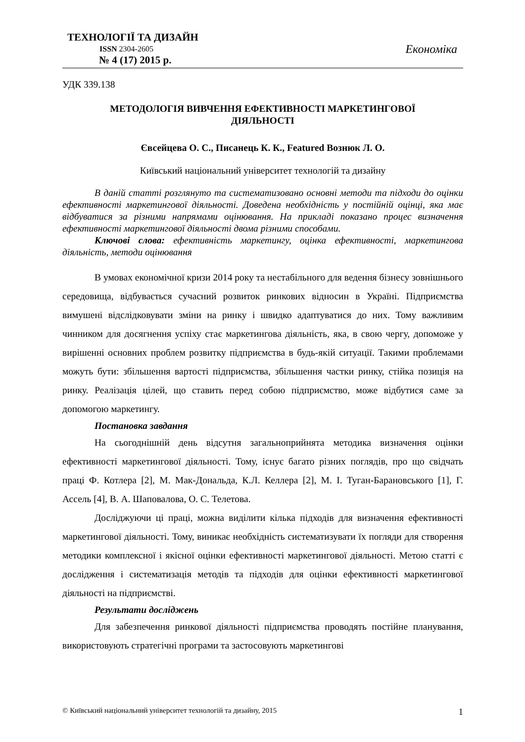ТЕХНОЛОГІЇ ТА ДИЗАЙН
ISSN 2304-2605
№ 4 (17) 2015 р.
Економіка
УДК 339.138
МЕТОДОЛОГІЯ ВИВЧЕННЯ ЕФЕКТИВНОСТІ МАРКЕТИНГОВОЇ
ДІЯЛЬНОСТІ
Євсейцева О. С., Писанець К. К., Featured Вознюк Л. О.
Київський національний університет технологій та дизайну
В даній статті розглянуто та систематизовано основні методи та підходи до оцінки ефективності маркетингової діяльності. Доведена необхідність у постійній оцінці, яка має відбуватися за різними напрямами оцінювання. На прикладі показано процес визначення ефективності маркетингової діяльності двома різними способами.
Ключові слова: ефективність маркетингу, оцінка ефективності, маркетингова діяльність, методи оцінювання
В умовах економічної кризи 2014 року та нестабільного для ведення бізнесу зовнішнього середовища, відбувається сучасний розвиток ринкових відносин в Україні. Підприємства вимушені відслідковувати зміни на ринку і швидко адаптуватися до них. Тому важливим чинником для досягнення успіху стає маркетингова діяльність, яка, в свою чергу, допоможе у вирішенні основних проблем розвитку підприємства в будь-якій ситуації. Такими проблемами можуть бути: збільшення вартості підприємства, збільшення частки ринку, стійка позиція на ринку. Реалізація цілей, що ставить перед собою підприємство, може відбутися саме за допомогою маркетингу.
Постановка завдання
На сьогоднішній день відсутня загальноприйнята методика визначення оцінки ефективності маркетингової діяльності. Тому, існує багато різних поглядів, про що свідчать праці Ф. Котлера [2], М. Мак-Дональда, К.Л. Келлера [2], М. І. Туган-Барановського [1], Г. Ассель [4], В. А. Шаповалова, О. С. Телетова.
Досліджуючи ці праці, можна виділити кілька підходів для визначення ефективності маркетингової діяльності. Тому, виникає необхідність систематизувати їх погляди для створення методики комплексної і якісної оцінки ефективності маркетингової діяльності. Метою статті є дослідження і систематизація методів та підходів для оцінки ефективності маркетингової діяльності на підприємстві.
Результати досліджень
Для забезпечення ринкової діяльності підприємства проводять постійне планування, використовують стратегічні програми та застосовують маркетингові
© Київський національний університет технологій та дизайну, 2015 1